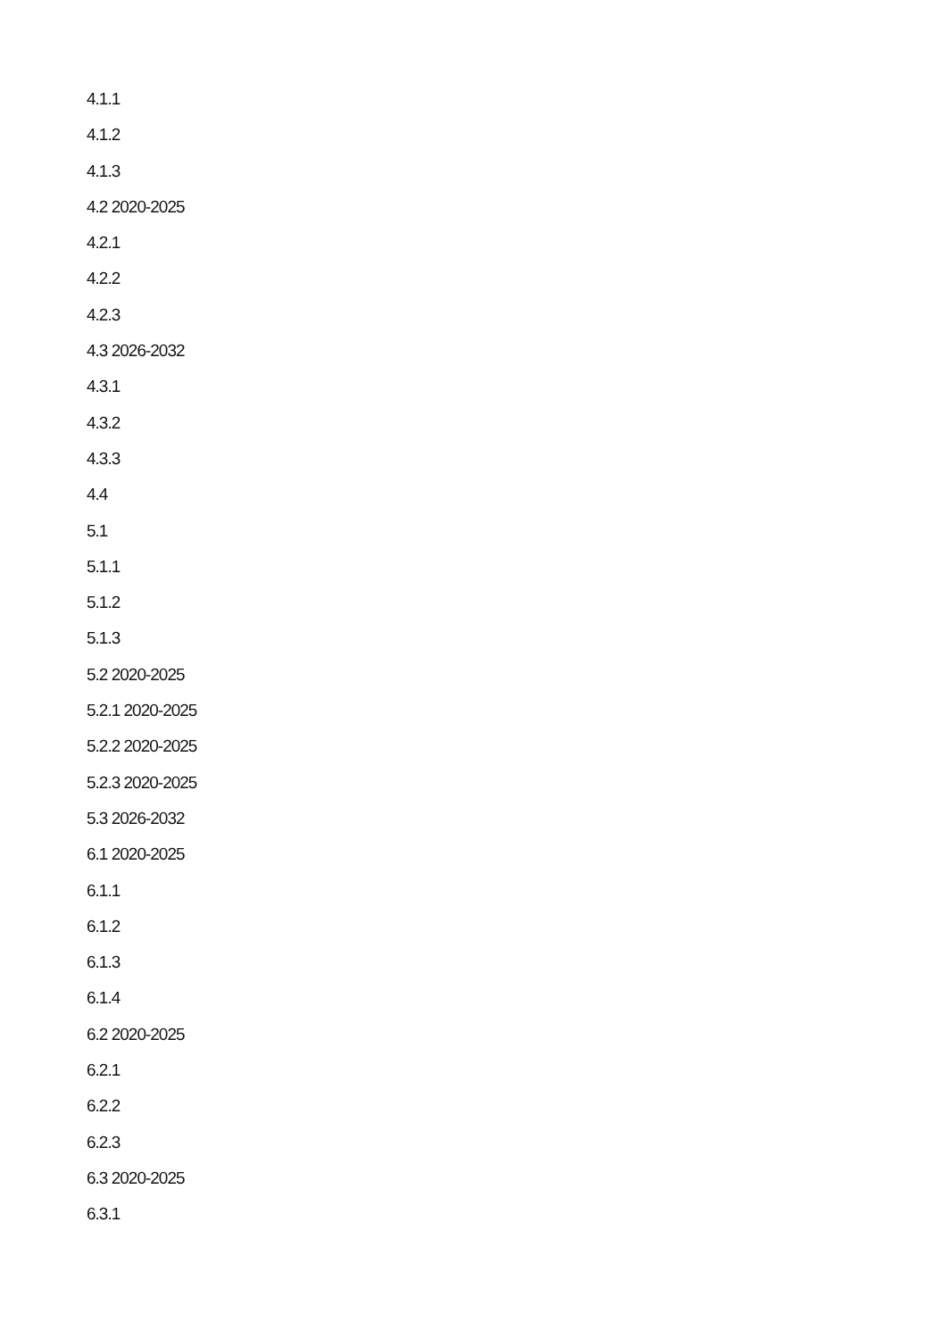4.1.1
4.1.2
4.1.3
4.2 2020-2025
4.2.1
4.2.2
4.2.3
4.3 2026-2032
4.3.1
4.3.2
4.3.3
4.4
5.1
5.1.1
5.1.2
5.1.3
5.2 2020-2025
5.2.1 2020-2025
5.2.2 2020-2025
5.2.3 2020-2025
5.3 2026-2032
6.1 2020-2025
6.1.1
6.1.2
6.1.3
6.1.4
6.2 2020-2025
6.2.1
6.2.2
6.2.3
6.3 2020-2025
6.3.1